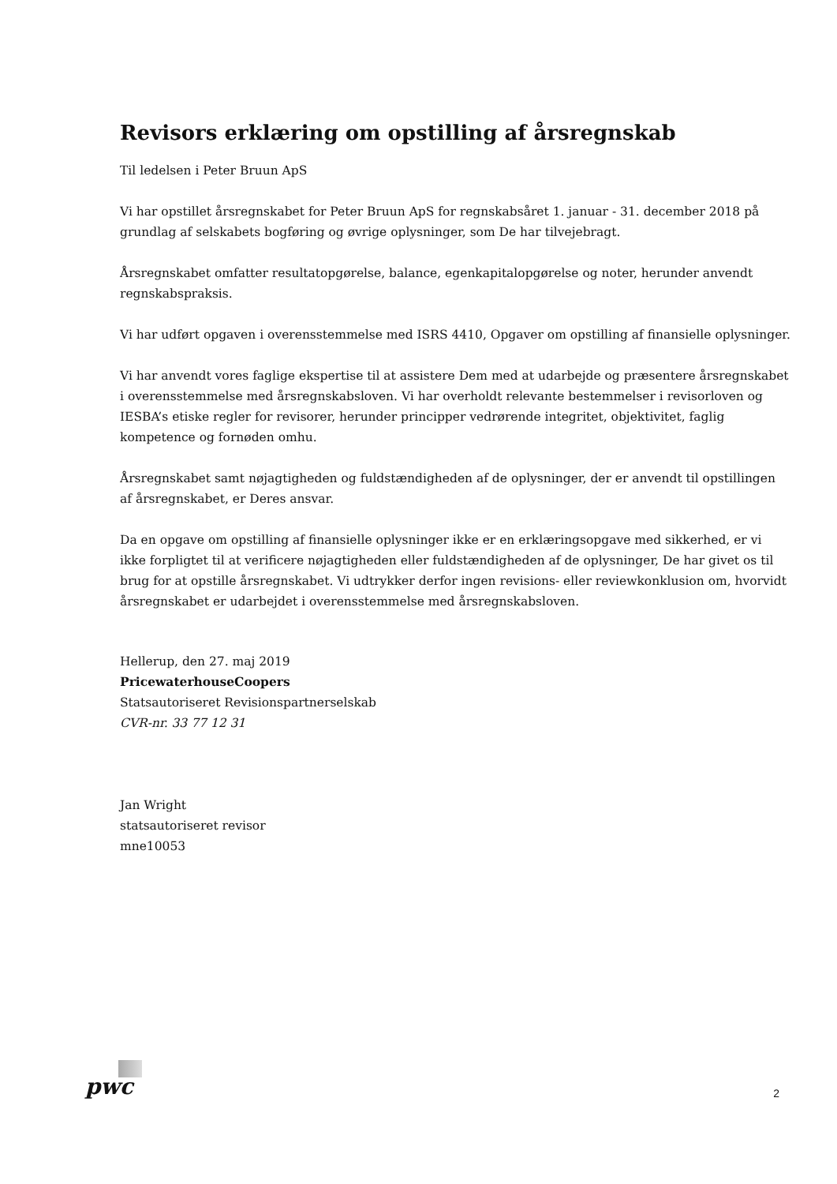Revisors erklæring om opstilling af årsregnskab
Til ledelsen i Peter Bruun ApS
Vi har opstillet årsregnskabet for Peter Bruun ApS for regnskabsåret 1. januar - 31. december 2018 på grundlag af selskabets bogføring og øvrige oplysninger, som De har tilvejebragt.
Årsregnskabet omfatter resultatopgørelse, balance, egenkapitalopgørelse og noter, herunder anvendt regnskabspraksis.
Vi har udført opgaven i overensstemmelse med ISRS 4410, Opgaver om opstilling af finansielle oplysninger.
Vi har anvendt vores faglige ekspertise til at assistere Dem med at udarbejde og præsentere årsregnskabet i overensstemmelse med årsregnskabsloven. Vi har overholdt relevante bestemmelser i revisorloven og IESBA’s etiske regler for revisorer, herunder principper vedrørende integritet, objektivitet, faglig kompetence og fornøden omhu.
Årsregnskabet samt nøjagtigheden og fuldstændigheden af de oplysninger, der er anvendt til opstillingen af årsregnskabet, er Deres ansvar.
Da en opgave om opstilling af finansielle oplysninger ikke er en erklæringsopgave med sikkerhed, er vi ikke forpligtet til at verificere nøjagtigheden eller fuldstændigheden af de oplysninger, De har givet os til brug for at opstille årsregnskabet. Vi udtrykker derfor ingen revisions- eller reviewkonklusion om, hvorvidt årsregnskabet er udarbejdet i overensstemmelse med årsregnskabsloven.
Hellerup, den 27. maj 2019
PricewaterhouseCoopers
Statsautoriseret Revisionspartnerselskab
CVR-nr. 33 77 12 31
Jan Wright
statsautoriseret revisor
mne10053
pwc 2